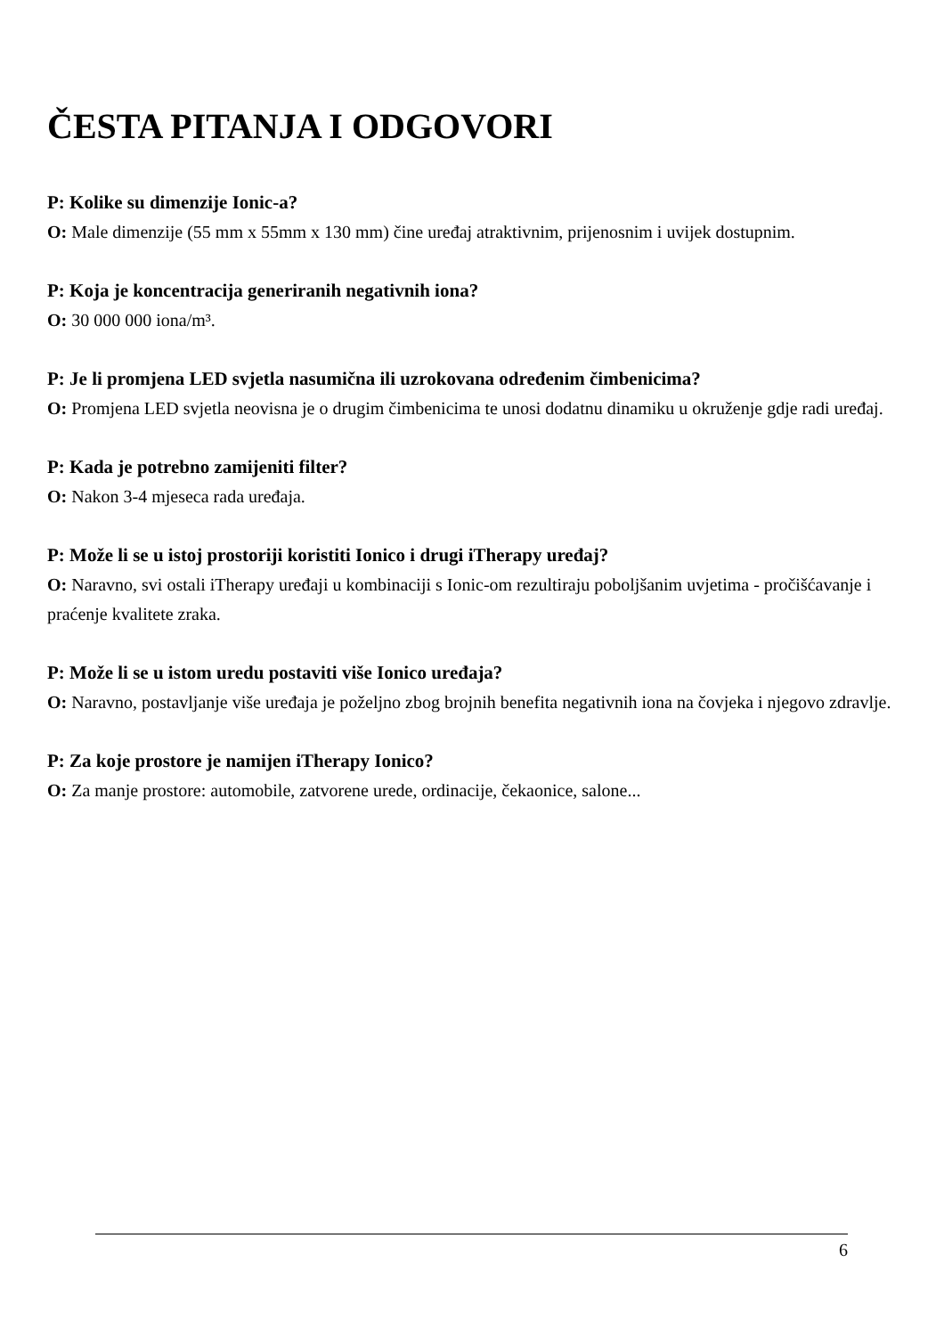ČESTA PITANJA I ODGOVORI
P: Kolike su dimenzije Ionic-a?
O: Male dimenzije (55 mm x 55mm x 130 mm) čine uređaj atraktivnim, prijenosnim i uvijek dostupnim.
P: Koja je koncentracija generiranih negativnih iona?
O: 30 000 000 iona/m³.
P: Je li promjena LED svjetla nasumična ili uzrokovana određenim čimbenicima?
O: Promjena LED svjetla neovisna je o drugim čimbenicima te unosi dodatnu dinamiku u okruženje gdje radi uređaj.
P: Kada je potrebno zamijeniti filter?
O: Nakon 3-4 mjeseca rada uređaja.
P: Može li se u istoj prostoriji koristiti Ionico i drugi iTherapy uređaj?
O: Naravno, svi ostali iTherapy uređaji u kombinaciji s Ionic-om rezultiraju poboljšanim uvjetima - pročišćavanje i praćenje kvalitete zraka.
P: Može li se u istom uredu postaviti više Ionico uređaja?
O: Naravno, postavljanje više uređaja je poželjno zbog brojnih benefita negativnih iona na čovjeka i njegovo zdravlje.
P: Za koje prostore je namijen iTherapy Ionico?
O: Za manje prostore: automobile, zatvorene urede, ordinacije, čekaonice, salone...
6